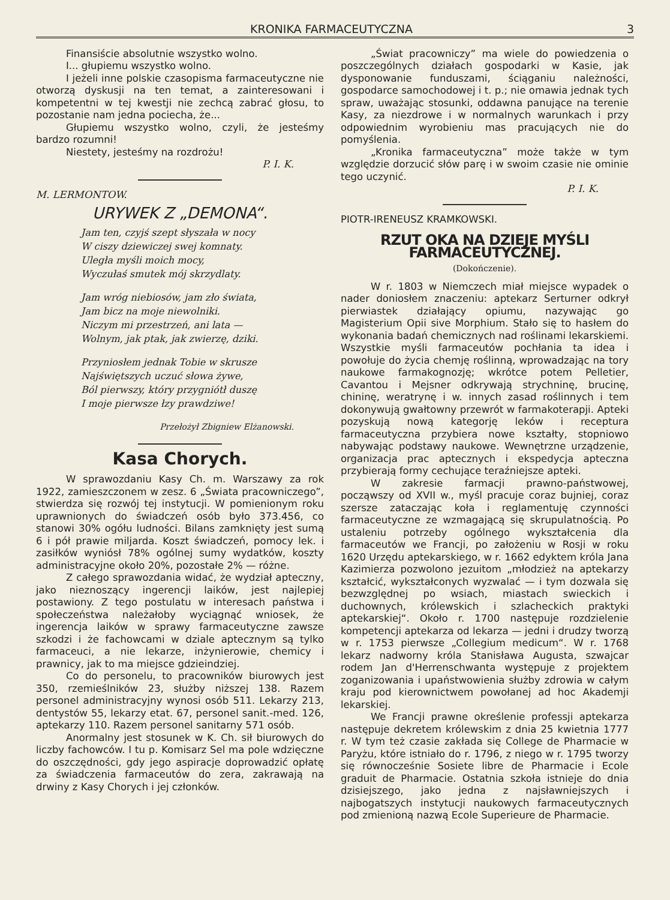KRONIKA FARMACEUTYCZNA 3
Finansiście absolutnie wszystko wolno.
I... głupiemu wszystko wolno.
I jeżeli inne polskie czasopisma farmaceutyczne nie otworzą dyskusji na ten temat, a zainteresowani i kompetentni w tej kwestji nie zechcą zabrać głosu, to pozostanie nam jedna pociecha, że...
Głupiemu wszystko wolno, czyli, że jesteśmy bardzo rozumni!
Niestety, jesteśmy na rozdrożu!
P. I. K.
M. LERMONTOW.
URYWEK Z „DEMONA“.
Jam ten, czyjś szept słyszała w nocy
W ciszy dziewiczej swej komnaty.
Uległa myśli moich mocy,
Wyczułaś smutek mój skrzydlaty.
Jam wróg niebiosów, jam zło świata,
Jam bicz na moje niewolniki.
Niczym mi przestrzeń, ani lata —
Wolnym, jak ptak, jak zwierzę, dziki.
Przyniosłem jednak Tobie w skrusze
Najświętszych uczuć słowa żywe,
Ból pierwszy, który przygniótł duszę
I moje pierwsze łzy prawdziwe!
Przełożył Zbigniew Elżanowski.
Kasa Chorych.
W sprawozdaniu Kasy Ch. m. Warszawy za rok 1922, zamieszczonem w zesz. 6 „Świata pracowniczego”, stwierdza się rozwój tej instytucji. W pomienionym roku uprawnionych do świadczeń osób było 373.456, co stanowi 30% ogółu ludności. Bilans zamknięty jest sumą 6 i pół prawie miljarda. Koszt świadczeń, pomocy lek. i zasiłków wyniósł 78% ogólnej sumy wydatków, koszty administracyjne około 20%, pozostałe 2% — różne.
Z całego sprawozdania widać, że wydział apteczny, jako nieznoszący ingerencji laików, jest najlepiej postawiony. Z tego postulatu w interesach państwa i społeczeństwa należałoby wyciągnąć wniosek, że ingerencja laików w sprawy farmaceutyczne zawsze szkodzi i że fachowcami w dziale aptecznym są tylko farmaceuci, a nie lekarze, inżynierowie, chemicy i prawnicy, jak to ma miejsce gdzieindziej.
Co do personelu, to pracowników biurowych jest 350, rzemieślników 23, służby niższej 138. Razem personel administracyjny wynosi osób 511. Lekarzy 213, dentystów 55, lekarzy etat. 67, personel sanit.-med. 126, aptekarzy 110. Razem personel sanitarny 571 osób.
Anormalny jest stosunek w K. Ch. sił biurowych do liczby fachowców. I tu p. Komisarz Sel ma pole wdzięczne do oszczędności, gdy jego aspiracje doprowadzić opłatę za świadczenia farmaceutów do zera, zakrawają na drwiny z Kasy Chorych i jej członków.
„Świat pracowniczy” ma wiele do powiedzenia o poszczególnych działach gospodarki w Kasie, jak dysponowanie funduszami, ściąganiu należności, gospodarce samochodowej i t. p.; nie omawia jednak tych spraw, uważając stosunki, oddawna panujące na terenie Kasy, za niezdrowe i w normalnych warunkach i przy odpowiednim wyrobieniu mas pracujących nie do pomyślenia.
„Kronika farmaceutyczna” może także w tym względzie dorzucić słów parę i w swoim czasie nie ominie tego uczynić.
P. I. K.
PIOTR-IRENEUSZ KRAMKOWSKI.
RZUT OKA NA DZIEJE MYŚLI FARMACEUTYCZNEJ.
(Dokończenie).
W r. 1803 w Niemczech miał miejsce wypadek o nader doniosłem znaczeniu: aptekarz Serturner odkrył pierwiastek działający opiumu, nazywając go Magisterium Opii sive Morphium. Stało się to hasłem do wykonania badań chemicznych nad roślinami lekarskiemi. Wszystkie myśli farmaceutów pochłania ta idea i powołuje do życia chemję roślinną, wprowadzając na tory naukowe farmakognozję; wkrótce potem Pelletier, Cavantou i Mejsner odkrywają strychninę, brucinę, chininę, weratrynę i w. innych zasad roślinnych i tem dokonywują gwałtowny przewrót w farmakoterapji. Apteki pozyskują nową kategorję leków i receptura farmaceutyczna przybiera nowe kształty, stopniowo nabywając podstawy naukowe. Wewnętrzne urządzenie, organizacja prac aptecznych i ekspedycja apteczna przybierają formy cechujące teraźniejsze apteki.
W zakresie farmacji prawno-państwowej, począwszy od XVII w., myśl pracuje coraz bujniej, coraz szersze zataczając koła i reglamentuję czynności farmaceutyczne ze wzmagającą się skrupulatnością. Po ustaleniu potrzeby ogólnego wykształcenia dla farmaceutów we Francji, po założeniu w Rosji w roku 1620 Urzędu aptekarskiego, w r. 1662 edyktem króla Jana Kazimierza pozwolono jezuitom „młodzież na aptekarzy kształcić, wykształconych wyzwalać — i tym dozwala się bezwzględnej po wsiach, miastach swieckich i duchownych, królewskich i szlacheckich praktyki aptekarskiej“. Około r. 1700 następuje rozdzielenie kompetencji aptekarza od lekarza — jedni i drudzy tworzą w r. 1753 pierwsze „Collegium medicum“. W r. 1768 lekarz nadworny króla Stanisława Augusta, szwajcar rodem Jan d'Herrenschwanta występuje z projektem zoganizowania i upaństwowienia służby zdrowia w całym kraju pod kierownictwem powołanej ad hoc Akademji lekarskiej.
We Francji prawne określenie professji aptekarza następuje dekretem królewskim z dnia 25 kwietnia 1777 r. W tym też czasie zakłada się College de Pharmacie w Paryżu, które istniało do r. 1796, z niego w r. 1795 tworzy się równocześnie Sosiete libre de Pharmacie i Ecole graduit de Pharmacie. Ostatnia szkoła istnieje do dnia dzisiejszego, jako jedna z najsławniejszych i najbogatszych instytucji naukowych farmaceutycznych pod zmienioną nazwą Ecole Superieure de Pharmacie.